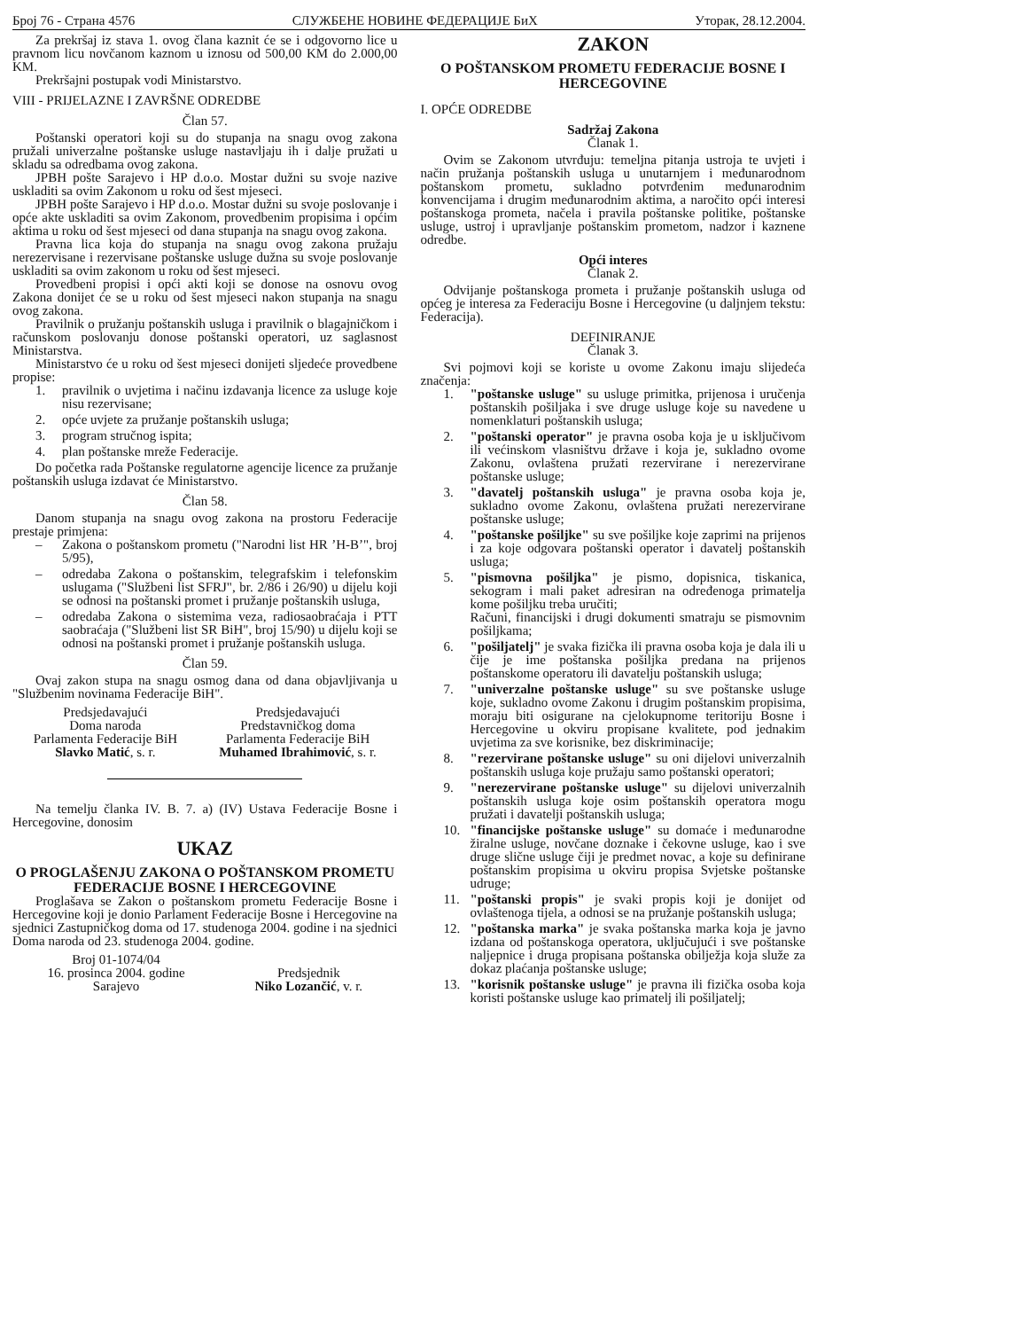Број 76 - Страна 4576 СЛУЖБЕНЕ НОВИНЕ ФЕДЕРАЦИЈЕ БиХ Уторак, 28.12.2004.
Za prekršaj iz stava 1. ovog člana kaznit će se i odgovorno lice u pravnom licu novčanom kaznom u iznosu od 500,00 KM do 2.000,00 KM.
Prekršajni postupak vodi Ministarstvo.
VIII - PRIJELAZNE I ZAVRŠNE ODREDBE
Član 57.
Poštanski operatori koji su do stupanja na snagu ovog zakona pružali univerzalne poštanske usluge nastavljaju ih i dalje pružati u skladu sa odredbama ovog zakona.
JPBH pošte Sarajevo i HP d.o.o. Mostar dužni su svoje nazive uskladiti sa ovim Zakonom u roku od šest mjeseci.
JPBH pošte Sarajevo i HP d.o.o. Mostar dužni su svoje poslovanje i opće akte uskladiti sa ovim Zakonom, provedbenim propisima i općim aktima u roku od šest mjeseci od dana stupanja na snagu ovog zakona.
Pravna lica koja do stupanja na snagu ovog zakona pružaju nerezervisane i rezervisane poštanske usluge dužna su svoje poslovanje uskladiti sa ovim zakonom u roku od šest mjeseci.
Provedbeni propisi i opći akti koji se donose na osnovu ovog Zakona donijet će se u roku od šest mjeseci nakon stupanja na snagu ovog zakona.
Pravilnik o pružanju poštanskih usluga i pravilnik o blagajničkom i računskom poslovanju donose poštanski operatori, uz saglasnost Ministarstva.
Ministarstvo će u roku od šest mjeseci donijeti sljedeće provedbene propise:
1. pravilnik o uvjetima i načinu izdavanja licence za usluge koje nisu rezervisane;
2. opće uvjete za pružanje poštanskih usluga;
3. program stručnog ispita;
4. plan poštanske mreže Federacije.
Do početka rada Poštanske regulatorne agencije licence za pružanje poštanskih usluga izdavat će Ministarstvo.
Član 58.
Danom stupanja na snagu ovog zakona na prostoru Federacije prestaje primjena:
– Zakona o poštanskom prometu ("Narodni list HR ’H-B’", broj 5/95),
– odredaba Zakona o poštanskim, telegrafskim i telefonskim uslugama ("Službeni list SFRJ", br. 2/86 i 26/90) u dijelu koji se odnosi na poštanski promet i pružanje poštanskih usluga,
– odredaba Zakona o sistemima veza, radiosaobraćaja i PTT saobraćaja ("Službeni list SR BiH", broj 15/90) u dijelu koji se odnosi na poštanski promet i pružanje poštanskih usluga.
Član 59.
Ovaj zakon stupa na snagu osmog dana od dana objavljivanja u "Službenim novinama Federacije BiH".
Predsjedavajući
Doma naroda
Parlamenta Federacije BiH
Slavko Matić, s. r.
Predsjedavajući
Predstavničkog doma
Parlamenta Federacije BiH
Muhamed Ibrahimović, s. r.
Na temelju članka IV. B. 7. a) (IV) Ustava Federacije Bosne i Hercegovine, donosim
UKAZ
O PROGLAŠENJU ZAKONA O POŠTANSKOM PROMETU FEDERACIJE BOSNE I HERCEGOVINE
Proglašava se Zakon o poštanskom prometu Federacije Bosne i Hercegovine koji je donio Parlament Federacije Bosne i Hercegovine na sjednici Zastupničkog doma od 17. studenoga 2004. godine i na sjednici Doma naroda od 23. studenoga 2004. godine.
Broj 01-1074/04
16. prosinca 2004. godine
Sarajevo
Predsjednik
Niko Lozančić, v. r.
ZAKON
O POŠTANSKOM PROMETU FEDERACIJE BOSNE I HERCEGOVINE
I. OPĆE ODREDBE
Sadržaj Zakona
Članak 1.
Ovim se Zakonom utvrđuju: temeljna pitanja ustroja te uvjeti i način pružanja poštanskih usluga u unutarnjem i međunarodnom poštanskom prometu, sukladno potvrđenim međunarodnim konvencijama i drugim međunarodnim aktima, a naročito opći interesi poštanskoga prometa, načela i pravila poštanske politike, poštanske usluge, ustroj i upravljanje poštanskim prometom, nadzor i kaznene odredbe.
Opći interes
Članak 2.
Odvijanje poštanskoga prometa i pružanje poštanskih usluga od općeg je interesa za Federaciju Bosne i Hercegovine (u daljnjem tekstu: Federacija).
DEFINIRANJE
Članak 3.
Svi pojmovi koji se koriste u ovome Zakonu imaju slijedeća značenja:
1. "poštanske usluge" su usluge primitka, prijenosa i uručenja poštanskih pošiljaka i sve druge usluge koje su navedene u nomenklaturi poštanskih usluga;
2. "poštanski operator" je pravna osoba koja je u isključivom ili većinskom vlasništvu države i koja je, sukladno ovome Zakonu, ovlaštena pružati rezervirane i nerezervirane poštanske usluge;
3. "davatelj poštanskih usluga" je pravna osoba koja je, sukladno ovome Zakonu, ovlaštena pružati nerezervirane poštanske usluge;
4. "poštanske pošiljke" su sve pošiljke koje zaprimi na prijenos i za koje odgovara poštanski operator i davatelj poštanskih usluga;
5. "pismovna pošiljka" je pismo, dopisnica, tiskanica, sekogram i mali paket adresiran na određenoga primatelja kome pošiljku treba uručiti;
Računi, financijski i drugi dokumenti smatraju se pismovnim pošiljkama;
6. "pošiljatelj" je svaka fizička ili pravna osoba koja je dala ili u čije je ime poštanska pošiljka predana na prijenos poštanskome operatoru ili davatelju poštanskih usluga;
7. "univerzalne poštanske usluge" su sve poštanske usluge koje, sukladno ovome Zakonu i drugim poštanskim propisima, moraju biti osigurane na cjelokupnome teritoriju Bosne i Hercegovine u okviru propisane kvalitete, pod jednakim uvjetima za sve korisnike, bez diskriminacije;
8. "rezervirane poštanske usluge" su oni dijelovi univerzalnih poštanskih usluga koje pružaju samo poštanski operatori;
9. "nerezervirane poštanske usluge" su dijelovi univerzalnih poštanskih usluga koje osim poštanskih operatora mogu pružati i davatelji poštanskih usluga;
10. "financijske poštanske usluge" su domaće i međunarodne žiralne usluge, novčane doznake i čekovne usluge, kao i sve druge slične usluge čiji je predmet novac, a koje su definirane poštanskim propisima u okviru propisa Svjetske poštanske udruge;
11. "poštanski propis" je svaki propis koji je donijet od ovlaštenoga tijela, a odnosi se na pružanje poštanskih usluga;
12. "poštanska marka" je svaka poštanska marka koja je javno izdana od poštanskoga operatora, uključujući i sve poštanske naljepnice i druga propisana poštanska obilježja koja služe za dokaz plaćanja poštanske usluge;
13. "korisnik poštanske usluge" je pravna ili fizička osoba koja koristi poštanske usluge kao primatelj ili pošiljatelj;